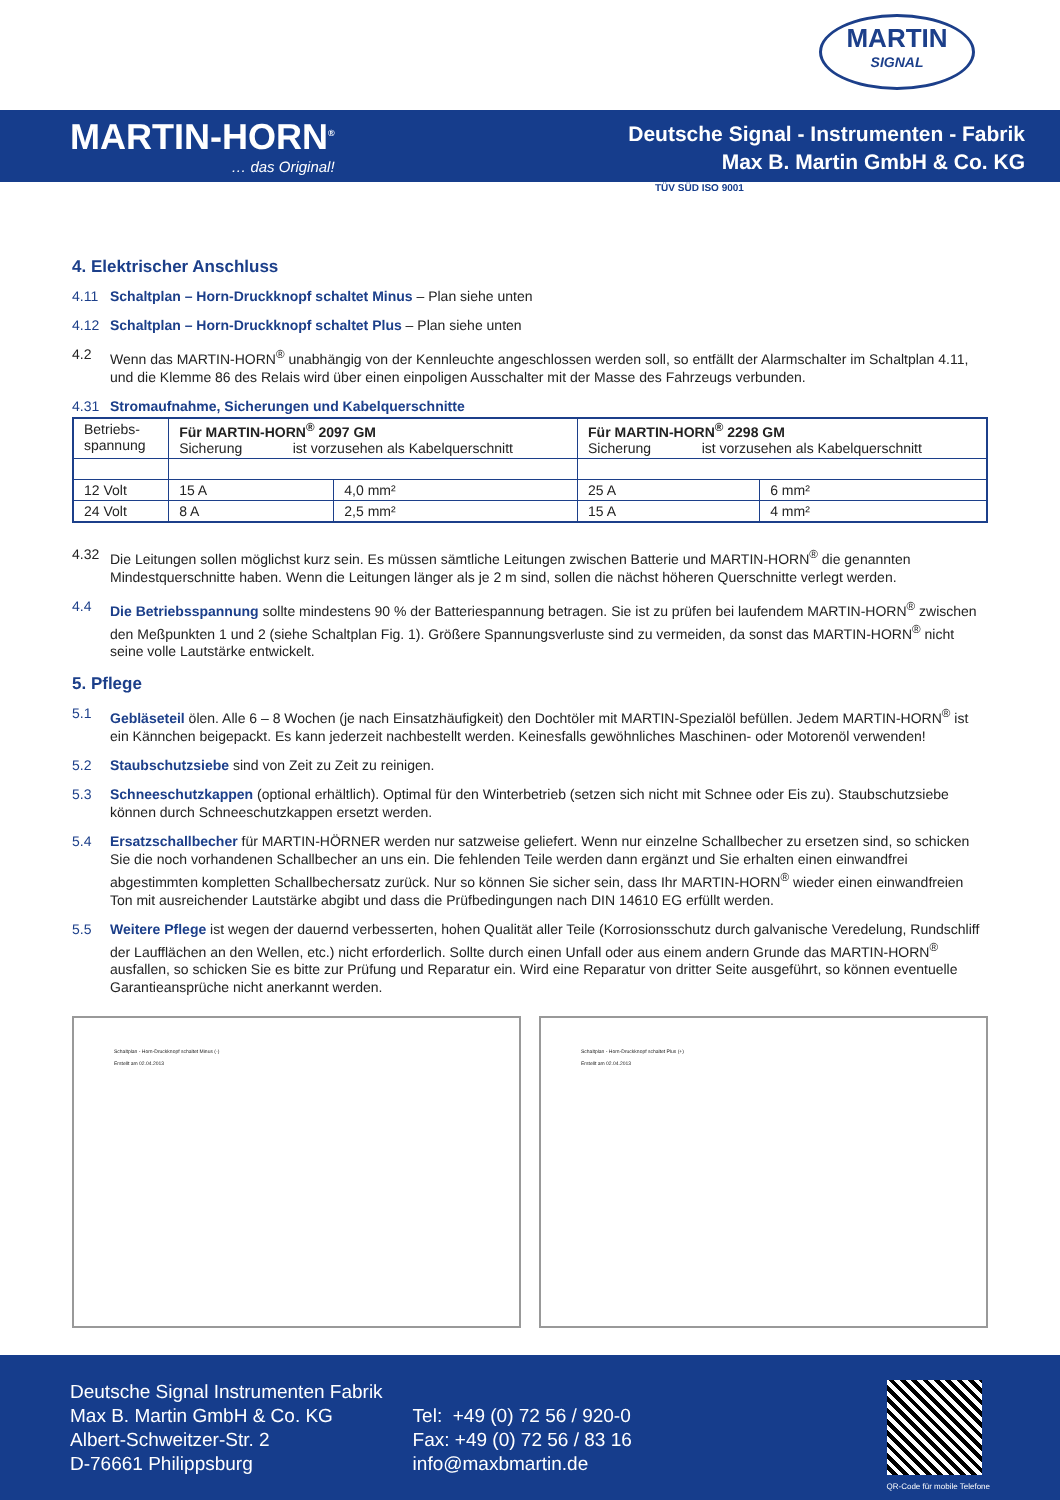MARTIN
SIGNAL
MARTIN-HORN<sup>®</sup>
… das Original!
Deutsche Signal - Instrumenten - Fabrik
Max B. Martin GmbH & Co. KG
TÜV SÜD ISO 9001
4. Elektrischer Anschluss
4.11 Schaltplan – Horn-Druckknopf schaltet Minus – Plan siehe unten
4.12 Schaltplan – Horn-Druckknopf schaltet Plus – Plan siehe unten
4.2 Wenn das MARTIN-HORN<sup>®</sup> unabhängig von der Kennleuchte angeschlossen werden soll, so entfällt der Alarmschalter im Schaltplan 4.11, und die Klemme 86 des Relais wird über einen einpoligen Ausschalter mit der Masse des Fahrzeugs verbunden.
4.31 Stromaufnahme, Sicherungen und Kabelquerschnitte
| Betriebs- spannung | Für MARTIN-HORN<sup>®</sup> 2097 GM Sicherung ist vorzusehen als Kabelquerschnitt | | Für MARTIN-HORN<sup>®</sup> 2298 GM Sicherung ist vorzusehen als Kabelquerschnitt | |
| 12 Volt | 15 A | 4,0 mm² | 25 A | 6 mm² |
| 24 Volt | 8 A | 2,5 mm² | 15 A | 4 mm² |
4.32 Die Leitungen sollen möglichst kurz sein. Es müssen sämtliche Leitungen zwischen Batterie und MARTIN-HORN<sup>®</sup> die genannten Mindestquerschnitte haben. Wenn die Leitungen länger als je 2 m sind, sollen die nächst höheren Querschnitte verlegt werden.
4.4 Die Betriebsspannung sollte mindestens 90 % der Batteriespannung betragen. Sie ist zu prüfen bei laufendem MARTIN-HORN<sup>®</sup> zwischen den Meßpunkten 1 und 2 (siehe Schaltplan Fig. 1). Größere Spannungsverluste sind zu vermeiden, da sonst das MARTIN-HORN<sup>®</sup> nicht seine volle Lautstärke entwickelt.
5. Pflege
5.1 Gebläseteil ölen. Alle 6 – 8 Wochen (je nach Einsatzhäufigkeit) den Dochtöler mit MARTIN-Spezialöl befüllen. Jedem MARTIN-HORN<sup>®</sup> ist ein Kännchen beigepackt. Es kann jederzeit nachbestellt werden. Keinesfalls gewöhnliches Maschinen- oder Motorenöl verwenden!
5.2 Staubschutzsiebe sind von Zeit zu Zeit zu reinigen.
5.3 Schneeschutzkappen (optional erhältlich). Optimal für den Winterbetrieb (setzen sich nicht mit Schnee oder Eis zu). Staubschutzsiebe können durch Schneeschutzkappen ersetzt werden.
5.4 Ersatzschallbecher für MARTIN-HÖRNER werden nur satzweise geliefert. Wenn nur einzelne Schallbecher zu ersetzen sind, so schicken Sie die noch vorhandenen Schallbecher an uns ein. Die fehlenden Teile werden dann ergänzt und Sie erhalten einen einwandfrei abgestimmten kompletten Schallbechersatz zurück. Nur so können Sie sicher sein, dass Ihr MARTIN-HORN<sup>®</sup> wieder einen einwandfreien Ton mit ausreichender Lautstärke abgibt und dass die Prüfbedingungen nach DIN 14610 EG erfüllt werden.
5.5 Weitere Pflege ist wegen der dauernd verbesserten, hohen Qualität aller Teile (Korrosionsschutz durch galvanische Veredelung, Rundschliff der Laufflächen an den Wellen, etc.) nicht erforderlich. Sollte durch einen Unfall oder aus einem andern Grunde das MARTIN-HORN<sup>®</sup> ausfallen, so schicken Sie es bitte zur Prüfung und Reparatur ein. Wird eine Reparatur von dritter Seite ausgeführt, so können eventuelle Garantieansprüche nicht anerkannt werden.
Schaltplan - Horn-Druckknopf schaltet Minus (-)
Erstellt am 02.04.2013
Schaltplan - Horn-Druckknopf schaltet Plus (+)
Erstellt am 02.04.2013
Deutsche Signal Instrumenten Fabrik
Max B. Martin GmbH & Co. KG
Albert-Schweitzer-Str. 2
D-76661 Philippsburg
Tel: +49 (0) 72 56 / 920-0
Fax: +49 (0) 72 56 / 83 16
info@maxbmartin.de
QR-Code für mobile Telefone